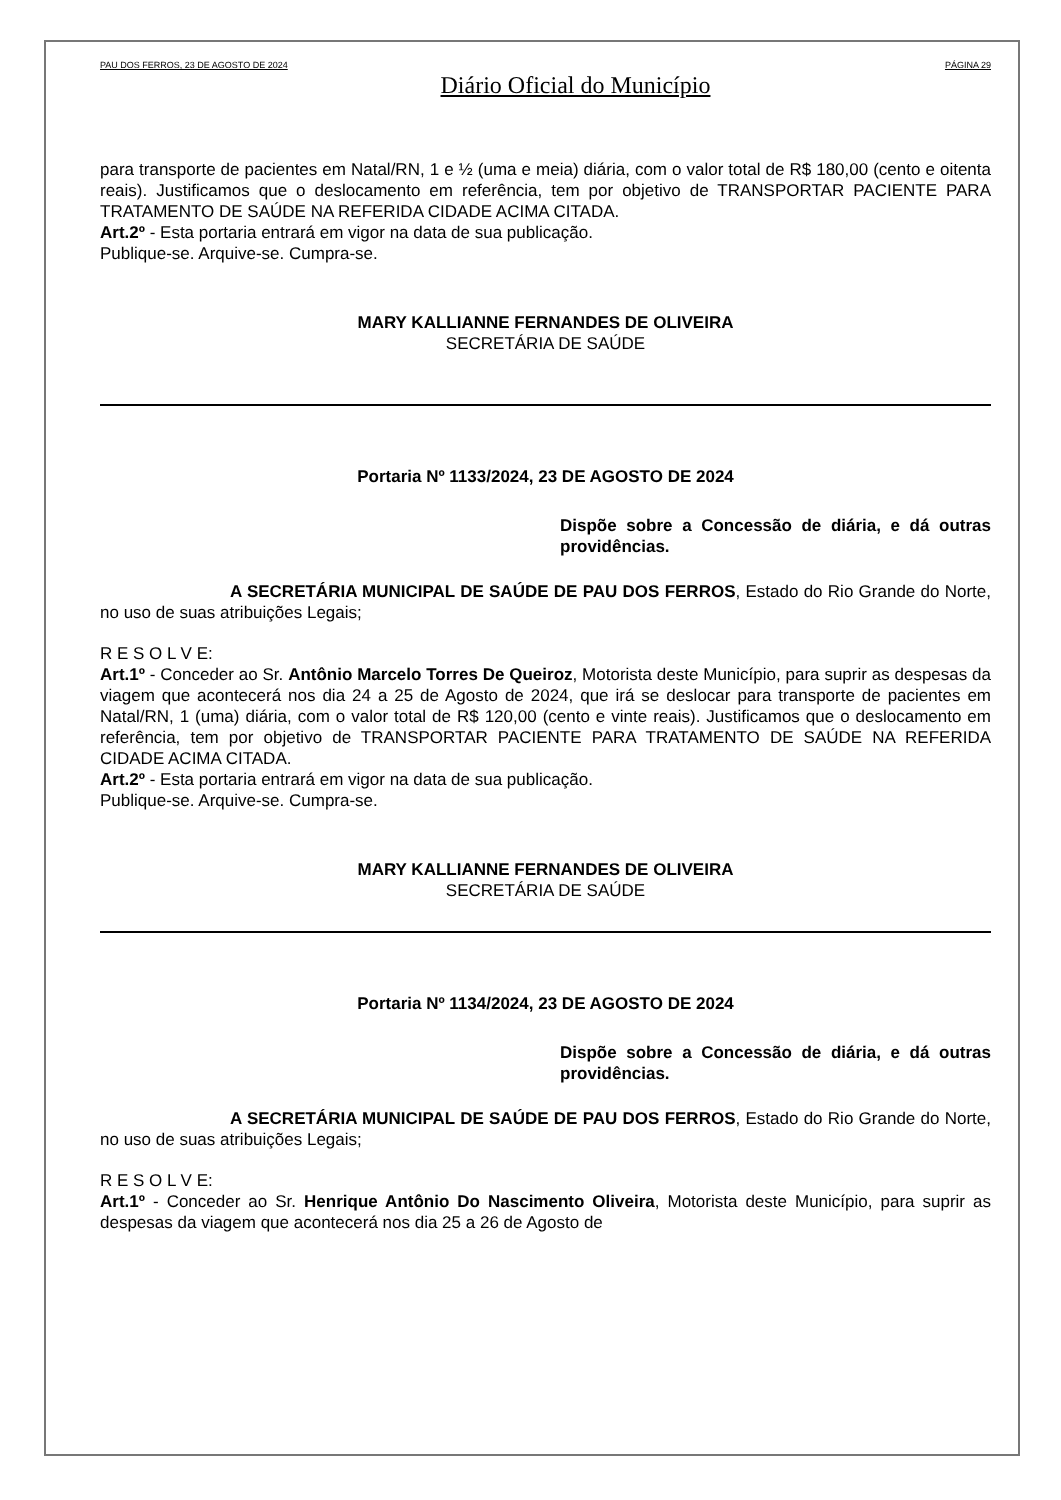PAU DOS FERROS, 23 DE AGOSTO DE 2024 PÁGINA 29
Diário Oficial do Município
para transporte de pacientes em Natal/RN, 1 e ½ (uma e meia) diária, com o valor total de R$ 180,00 (cento e oitenta reais). Justificamos que o deslocamento em referência, tem por objetivo de TRANSPORTAR PACIENTE PARA TRATAMENTO DE SAÚDE NA REFERIDA CIDADE ACIMA CITADA.
Art.2º - Esta portaria entrará em vigor na data de sua publicação.
Publique-se. Arquive-se. Cumpra-se.
MARY KALLIANNE FERNANDES DE OLIVEIRA
SECRETÁRIA DE SAÚDE
Portaria Nº 1133/2024, 23 DE AGOSTO DE 2024
Dispõe sobre a Concessão de diária, e dá outras providências.
A SECRETÁRIA MUNICIPAL DE SAÚDE DE PAU DOS FERROS, Estado do Rio Grande do Norte, no uso de suas atribuições Legais;
R E S O L V E:
Art.1º - Conceder ao Sr. Antônio Marcelo Torres De Queiroz, Motorista deste Município, para suprir as despesas da viagem que acontecerá nos dia 24 a 25 de Agosto de 2024, que irá se deslocar para transporte de pacientes em Natal/RN, 1 (uma) diária, com o valor total de R$ 120,00 (cento e vinte reais). Justificamos que o deslocamento em referência, tem por objetivo de TRANSPORTAR PACIENTE PARA TRATAMENTO DE SAÚDE NA REFERIDA CIDADE ACIMA CITADA.
Art.2º - Esta portaria entrará em vigor na data de sua publicação.
Publique-se. Arquive-se. Cumpra-se.
MARY KALLIANNE FERNANDES DE OLIVEIRA
SECRETÁRIA DE SAÚDE
Portaria Nº 1134/2024, 23 DE AGOSTO DE 2024
Dispõe sobre a Concessão de diária, e dá outras providências.
A SECRETÁRIA MUNICIPAL DE SAÚDE DE PAU DOS FERROS, Estado do Rio Grande do Norte, no uso de suas atribuições Legais;
R E S O L V E:
Art.1º - Conceder ao Sr. Henrique Antônio Do Nascimento Oliveira, Motorista deste Município, para suprir as despesas da viagem que acontecerá nos dia 25 a 26 de Agosto de